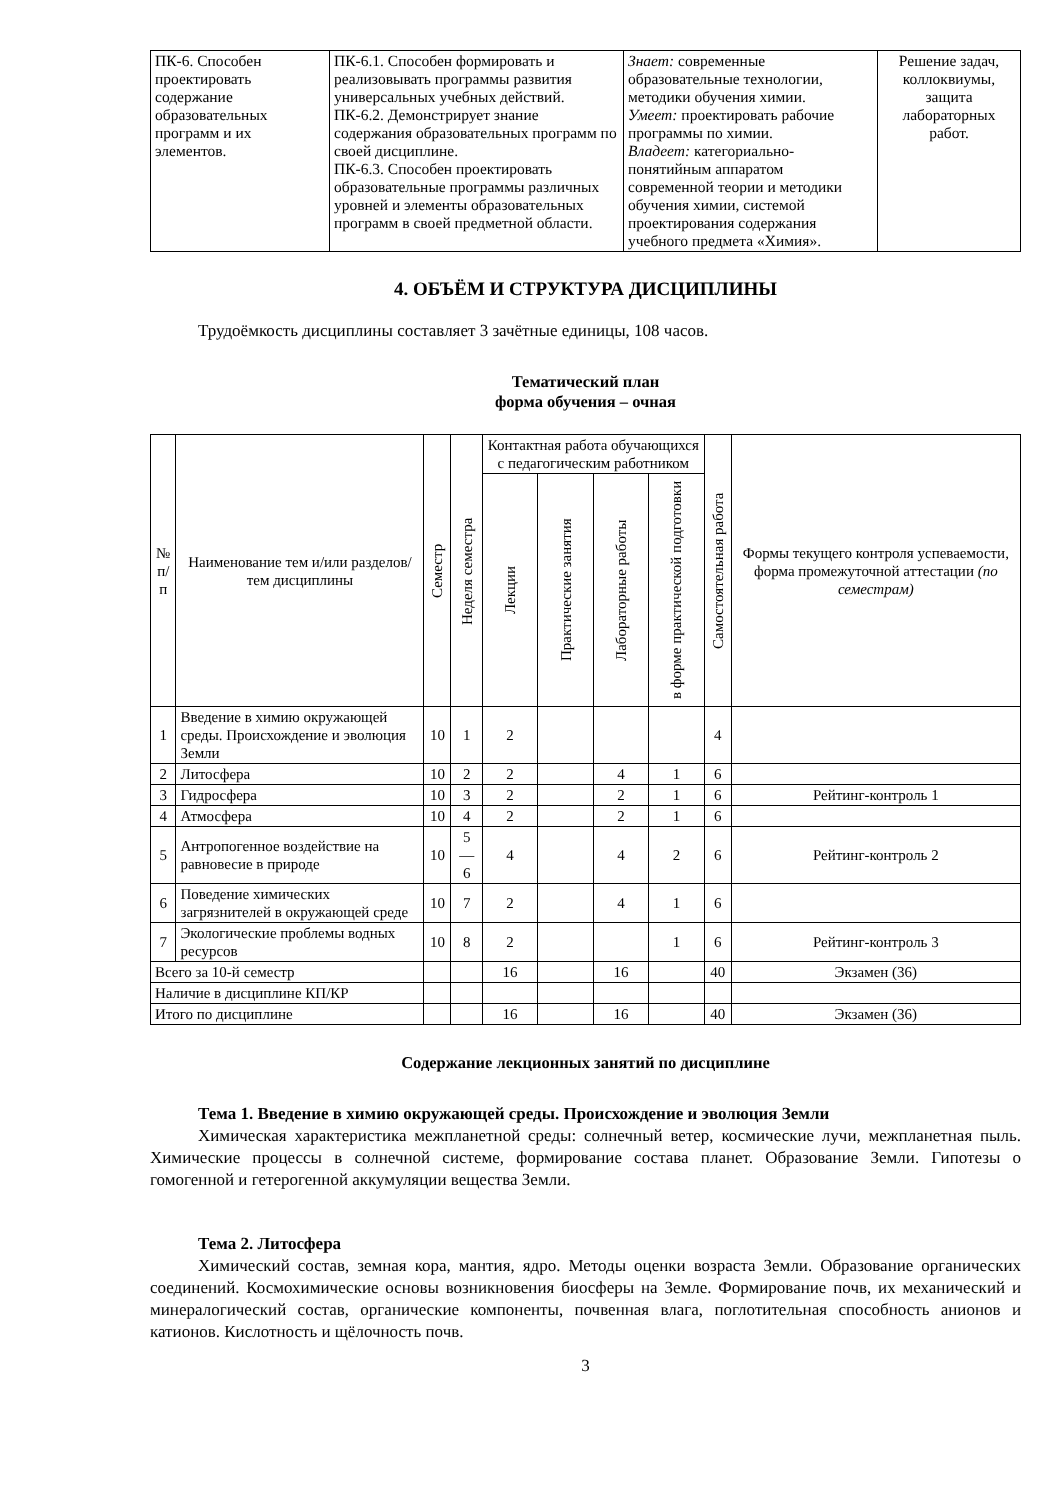| ПК-6. Способен проектировать содержание образовательных программ и их элементов. | ПК-6.1. Способен формировать и реализовывать программы развития универсальных учебных действий. ПК-6.2. Демонстрирует знание содержания образовательных программ по своей дисциплине. ПК-6.3. Способен проектировать образовательные программы различных уровней и элементы образовательных программ в своей предметной области. | Знает: современные образовательные технологии, методики обучения химии. Умеет: проектировать рабочие программы по химии. Владеет: категориально-понятийным аппаратом современной теории и методики обучения химии, системой проектирования содержания учебного предмета «Химия». | Решение задач, коллоквиумы, защита лабораторных работ. |
4. ОБЪЁМ И СТРУКТУРА ДИСЦИПЛИНЫ
Трудоёмкость дисциплины составляет 3 зачётные единицы, 108 часов.
Тематический план
форма обучения – очная
| № п/п | Наименование тем и/или разделов/тем дисциплины | Семестр | Неделя семестра | Контактная работа обучающихся с педагогическим работником | | | | Самостоятельная работа | Формы текущего контроля успеваемости, форма промежуточной аттестации (по семестрам) |
| --- | --- | --- | --- | --- | --- | --- | --- | --- | --- |
| | | | | Лекции | Практические занятия | Лабораторные работы | в форме практической подготовки | | |
| 1 | Введение в химию окружающей среды. Происхождение и эволюция Земли | 10 | 1 | 2 | | | | 4 | |
| 2 | Литосфера | 10 | 2 | 2 | | 4 | 1 | 6 | |
| 3 | Гидросфера | 10 | 3 | 2 | | 2 | 1 | 6 | Рейтинг-контроль 1 |
| 4 | Атмосфера | 10 | 4 | 2 | | 2 | 1 | 6 | |
| 5 | Антропогенное воздействие на равновесие в природе | 10 | 5—6 | 4 | | 4 | 2 | 6 | Рейтинг-контроль 2 |
| 6 | Поведение химических загрязнителей в окружающей среде | 10 | 7 | 2 | | 4 | 1 | 6 | |
| 7 | Экологические проблемы водных ресурсов | 10 | 8 | 2 | | | 1 | 6 | Рейтинг-контроль 3 |
| Всего за 10-й семестр | | | | 16 | | 16 | | 40 | Экзамен (36) |
| Наличие в дисциплине КП/КР | | | | | | | | | |
| Итого по дисциплине | | | | 16 | | 16 | | 40 | Экзамен (36) |
Содержание лекционных занятий по дисциплине
Тема 1. Введение в химию окружающей среды. Происхождение и эволюция Земли
Химическая характеристика межпланетной среды: солнечный ветер, космические лучи, межпланетная пыль. Химические процессы в солнечной системе, формирование состава планет. Образование Земли. Гипотезы о гомогенной и гетерогенной аккумуляции вещества Земли.
Тема 2. Литосфера
Химический состав, земная кора, мантия, ядро. Методы оценки возраста Земли. Образование органических соединений. Космохимические основы возникновения биосферы на Земле. Формирование почв, их механический и минералогический состав, органические компоненты, почвенная влага, поглотительная способность анионов и катионов. Кислотность и щёлочность почв.
3